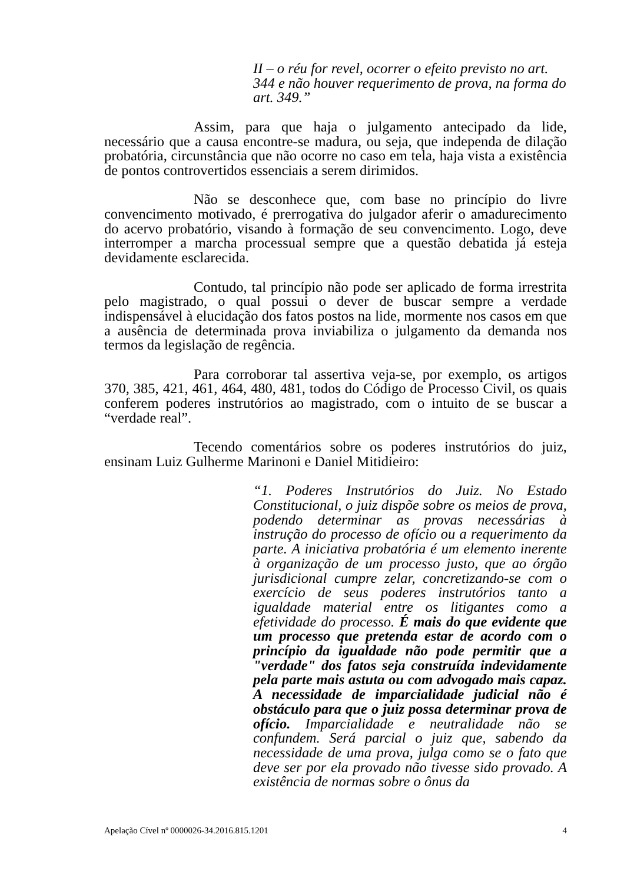II – o réu for revel, ocorrer o efeito previsto no art. 344 e não houver requerimento de prova, na forma do art. 349.”
Assim, para que haja o julgamento antecipado da lide, necessário que a causa encontre-se madura, ou seja, que independa de dilação probatória, circunstância que não ocorre no caso em tela, haja vista a existência de pontos controvertidos essenciais a serem dirimidos.
Não se desconhece que, com base no princípio do livre convencimento motivado, é prerrogativa do julgador aferir o amadurecimento do acervo probatório, visando à formação de seu convencimento. Logo, deve interromper a marcha processual sempre que a questão debatida já esteja devidamente esclarecida.
Contudo, tal princípio não pode ser aplicado de forma irrestrita pelo magistrado, o qual possui o dever de buscar sempre a verdade indispensável à elucidação dos fatos postos na lide, mormente nos casos em que a ausência de determinada prova inviabiliza o julgamento da demanda nos termos da legislação de regência.
Para corroborar tal assertiva veja-se, por exemplo, os artigos 370, 385, 421, 461, 464, 480, 481, todos do Código de Processo Civil, os quais conferem poderes instrutórios ao magistrado, com o intuito de se buscar a “verdade real”.
Tecendo comentários sobre os poderes instrutórios do juiz, ensinam Luiz Gulherme Marinoni e Daniel Mitidieiro:
“1. Poderes Instrutórios do Juiz. No Estado Constitucional, o juiz dispõe sobre os meios de prova, podendo determinar as provas necessárias à instrução do processo de ofício ou a requerimento da parte. A iniciativa probatória é um elemento inerente à organização de um processo justo, que ao órgão jurisdicional cumpre zelar, concretizando-se com o exercício de seus poderes instrutórios tanto a igualdade material entre os litigantes como a efetividade do processo. É mais do que evidente que um processo que pretenda estar de acordo com o princípio da igualdade não pode permitir que a "verdade" dos fatos seja construída indevidamente pela parte mais astuta ou com advogado mais capaz. A necessidade de imparcialidade judicial não é obstáculo para que o juiz possa determinar prova de ofício. Imparcialidade e neutralidade não se confundem. Será parcial o juiz que, sabendo da necessidade de uma prova, julga como se o fato que deve ser por ela provado não tivesse sido provado. A existência de normas sobre o ônus da
Apelação Cível nº 0000026-34.2016.815.1201 4